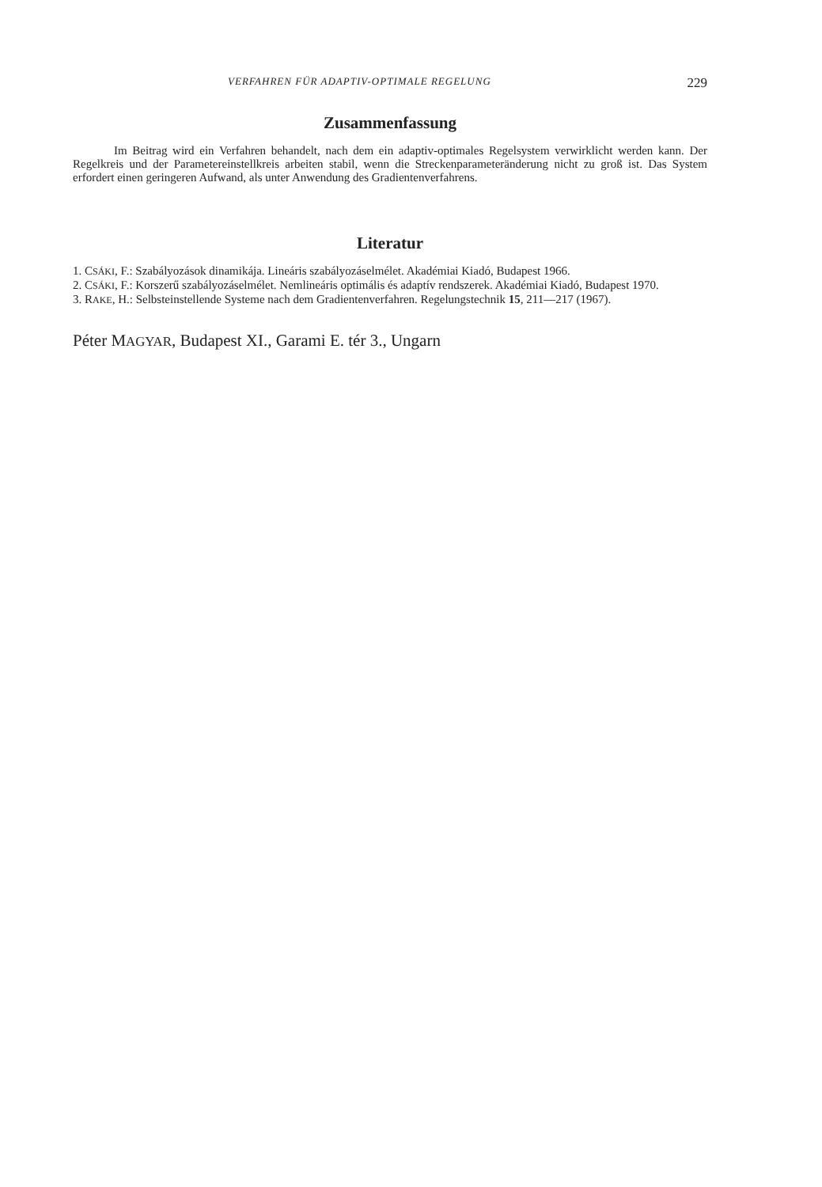VERFAHREN FÜR ADAPTIV-OPTIMALE REGELUNG 229
Zusammenfassung
Im Beitrag wird ein Verfahren behandelt, nach dem ein adaptiv-optimales Regelsystem verwirklicht werden kann. Der Regelkreis und der Parametereinstellkreis arbeiten stabil, wenn die Streckenparameteränderung nicht zu groß ist. Das System erfordert einen geringeren Aufwand, als unter Anwendung des Gradientenverfahrens.
Literatur
1. CSÁKI, F.: Szabályozások dinamikája. Lineáris szabályozáselmélet. Akadémiai Kiadó, Budapest 1966.
2. CSÁKI, F.: Korszerű szabályozáselmélet. Nemlineáris optimális és adaptív rendszerek. Akadémiai Kiadó, Budapest 1970.
3. RAKE, H.: Selbsteinstellende Systeme nach dem Gradientenverfahren. Regelungstechnik 15, 211—217 (1967).
Péter MAGYAR, Budapest XI., Garami E. tér 3., Ungarn